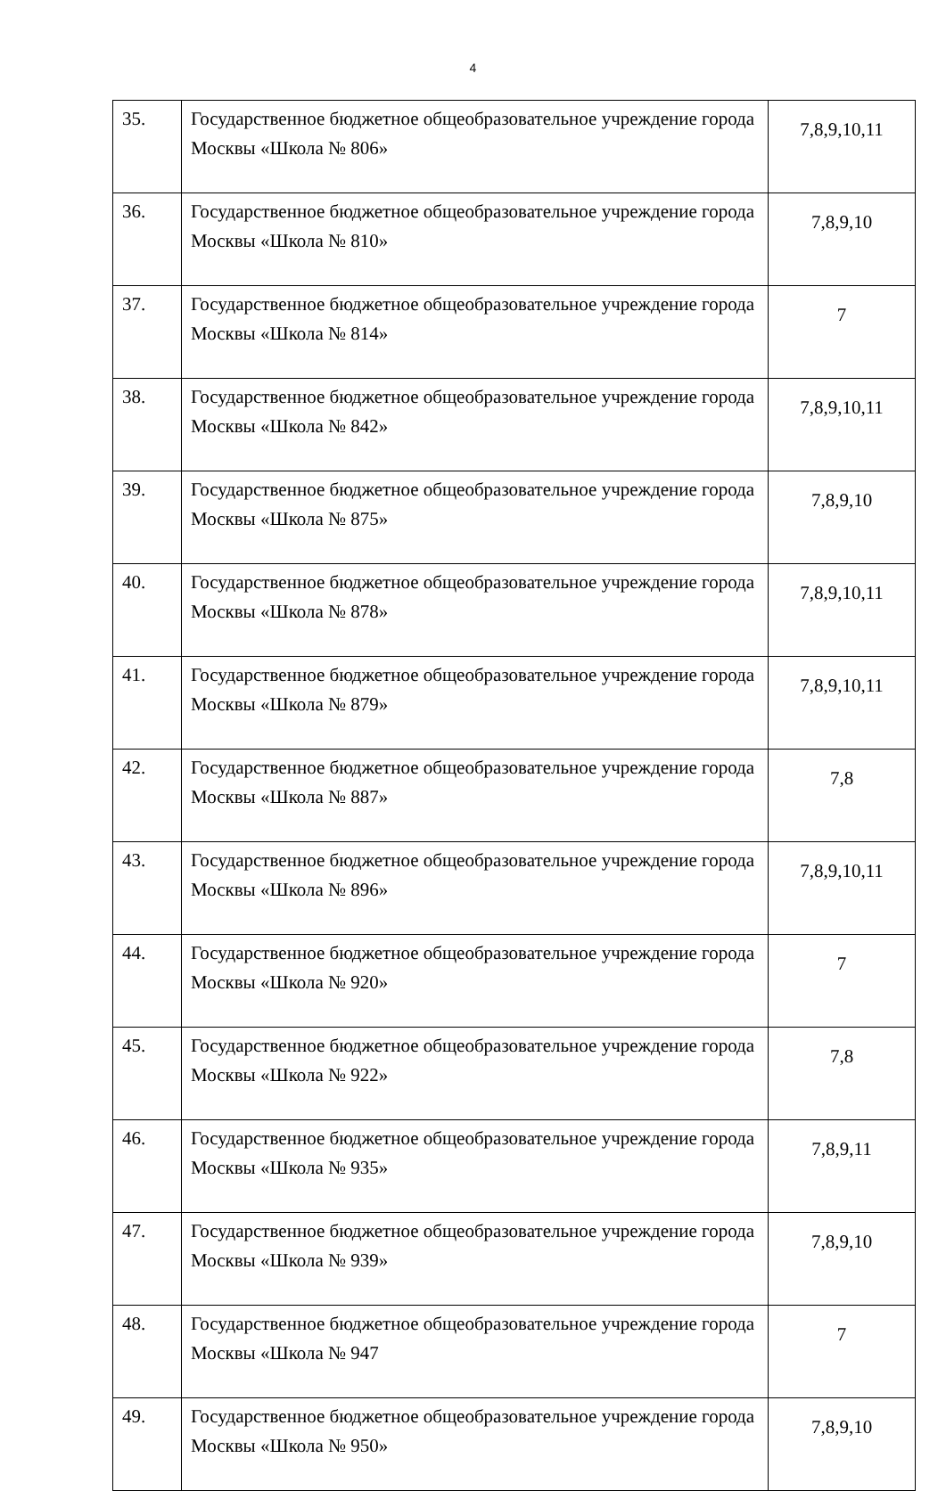4
| 35. | Государственное бюджетное общеобразовательное учреждение города Москвы «Школа № 806» | 7,8,9,10,11 |
| 36. | Государственное бюджетное общеобразовательное учреждение города Москвы «Школа № 810» | 7,8,9,10 |
| 37. | Государственное бюджетное общеобразовательное учреждение города Москвы «Школа № 814» | 7 |
| 38. | Государственное бюджетное общеобразовательное учреждение города Москвы «Школа № 842» | 7,8,9,10,11 |
| 39. | Государственное бюджетное общеобразовательное учреждение города Москвы «Школа № 875» | 7,8,9,10 |
| 40. | Государственное бюджетное общеобразовательное учреждение города Москвы «Школа № 878» | 7,8,9,10,11 |
| 41. | Государственное бюджетное общеобразовательное учреждение города Москвы «Школа № 879» | 7,8,9,10,11 |
| 42. | Государственное бюджетное общеобразовательное учреждение города Москвы «Школа № 887» | 7,8 |
| 43. | Государственное бюджетное общеобразовательное учреждение города Москвы «Школа № 896» | 7,8,9,10,11 |
| 44. | Государственное бюджетное общеобразовательное учреждение города Москвы «Школа № 920» | 7 |
| 45. | Государственное бюджетное общеобразовательное учреждение города Москвы «Школа № 922» | 7,8 |
| 46. | Государственное бюджетное общеобразовательное учреждение города Москвы «Школа № 935» | 7,8,9,11 |
| 47. | Государственное бюджетное общеобразовательное учреждение города Москвы «Школа № 939» | 7,8,9,10 |
| 48. | Государственное бюджетное общеобразовательное учреждение города Москвы «Школа № 947 | 7 |
| 49. | Государственное бюджетное общеобразовательное учреждение города Москвы «Школа № 950» | 7,8,9,10 |